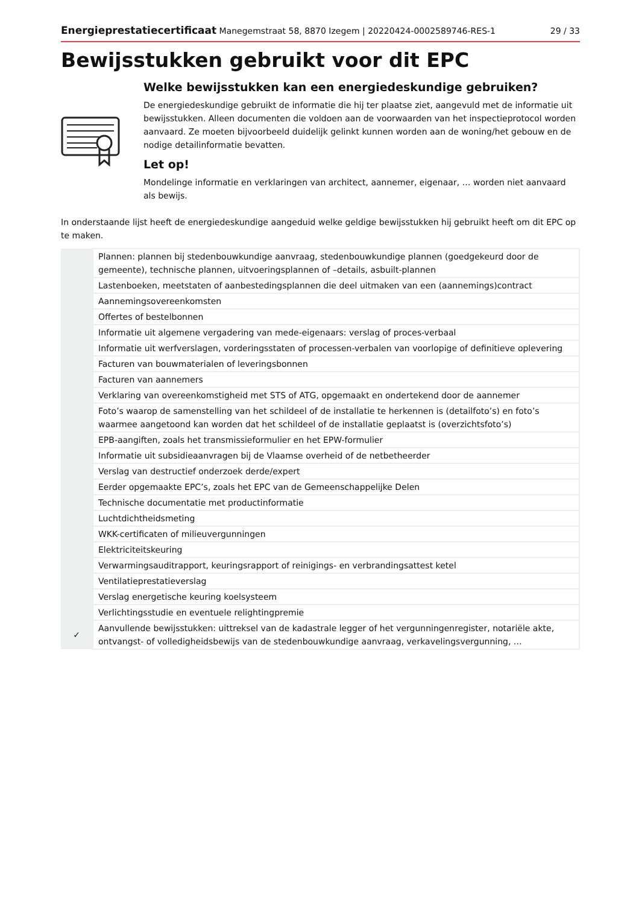Energieprestatiecertificaat Manegemstraat 58, 8870 Izegem | 20220424-0002589746-RES-1 29 / 33
Bewijsstukken gebruikt voor dit EPC
Welke bewijsstukken kan een energiedeskundige gebruiken?
De energiedeskundige gebruikt de informatie die hij ter plaatse ziet, aangevuld met de informatie uit bewijsstukken. Alleen documenten die voldoen aan de voorwaarden van het inspectieprotocol worden aanvaard. Ze moeten bijvoorbeeld duidelijk gelinkt kunnen worden aan de woning/het gebouw en de nodige detailinformatie bevatten.
Let op!
Mondelinge informatie en verklaringen van architect, aannemer, eigenaar, … worden niet aanvaard als bewijs.
In onderstaande lijst heeft de energiedeskundige aangeduid welke geldige bewijsstukken hij gebruikt heeft om dit EPC op te maken.
| | Plannen: plannen bij stedenbouwkundige aanvraag, stedenbouwkundige plannen (goedgekeurd door de gemeente), technische plannen, uitvoeringsplannen of –details, asbuilt-plannen |
| | Lastenboeken, meetstaten of aanbestedingsplannen die deel uitmaken van een (aannemings)contract |
| | Aannemingsovereenkomsten |
| | Offertes of bestelbonnen |
| | Informatie uit algemene vergadering van mede-eigenaars: verslag of proces-verbaal |
| | Informatie uit werfverslagen, vorderingsstaten of processen-verbalen van voorlopige of definitieve oplevering |
| | Facturen van bouwmaterialen of leveringsbonnen |
| | Facturen van aannemers |
| | Verklaring van overeenkomstigheid met STS of ATG, opgemaakt en ondertekend door de aannemer |
| | Foto’s waarop de samenstelling van het schildeel of de installatie te herkennen is (detailfoto’s) en foto’s waarmee aangetoond kan worden dat het schildeel of de installatie geplaatst is (overzichtsfoto’s) |
| | EPB-aangiften, zoals het transmissieformulier en het EPW-formulier |
| | Informatie uit subsidieaanvragen bij de Vlaamse overheid of de netbetheerder |
| | Verslag van destructief onderzoek derde/expert |
| | Eerder opgemaakte EPC’s, zoals het EPC van de Gemeenschappelijke Delen |
| | Technische documentatie met productinformatie |
| | Luchtdichtheidsmeting |
| | WKK-certificaten of milieuvergunningen |
| | Elektriciteitskeuring |
| | Verwarmingsauditrapport, keuringsrapport of reinigings- en verbrandingsattest ketel |
| | Ventilatieprestatieverslag |
| | Verslag energetische keuring koelsysteem |
| | Verlichtingsstudie en eventuele relightingpremie |
| ✓ | Aanvullende bewijsstukken: uittreksel van de kadastrale legger of het vergunningenregister, notariële akte, ontvangst- of volledigheidsbewijs van de stedenbouwkundige aanvraag, verkavelingsvergunning, … |